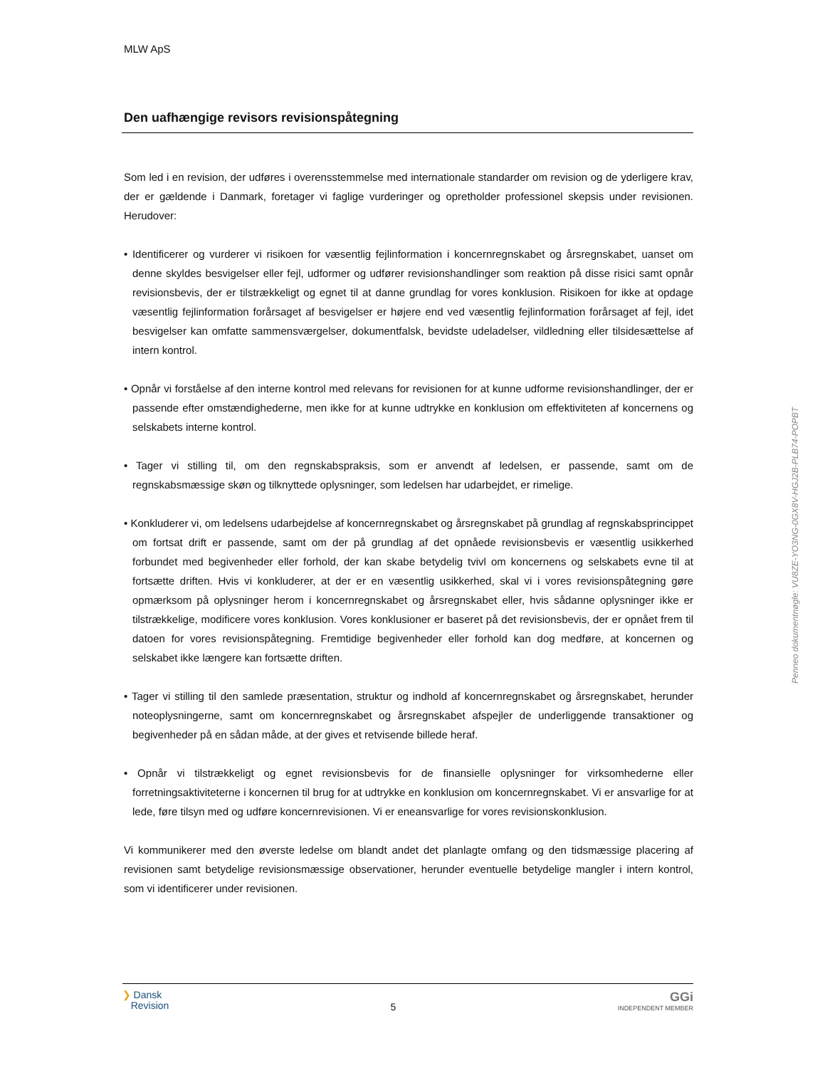MLW ApS
Den uafhængige revisors revisionspåtegning
Som led i en revision, der udføres i overensstemmelse med internationale standarder om revision og de yderligere krav, der er gældende i Danmark, foretager vi faglige vurderinger og opretholder professionel skepsis under revisionen. Herudover:
• Identificerer og vurderer vi risikoen for væsentlig fejlinformation i koncernregnskabet og årsregnskabet, uanset om denne skyldes besvigelser eller fejl, udformer og udfører revisionshandlinger som reaktion på disse risici samt opnår revisionsbevis, der er tilstrækkeligt og egnet til at danne grundlag for vores konklusion. Risikoen for ikke at opdage væsentlig fejlinformation forårsaget af besvigelser er højere end ved væsentlig fejlinformation forårsaget af fejl, idet besvigelser kan omfatte sammensværgelser, dokumentfalsk, bevidste udeladelser, vildledning eller tilsidesættelse af intern kontrol.
• Opnår vi forståelse af den interne kontrol med relevans for revisionen for at kunne udforme revisionshandlinger, der er passende efter omstændighederne, men ikke for at kunne udtrykke en konklusion om effektiviteten af koncernens og selskabets interne kontrol.
• Tager vi stilling til, om den regnskabspraksis, som er anvendt af ledelsen, er passende, samt om de regnskabsmæssige skøn og tilknyttede oplysninger, som ledelsen har udarbejdet, er rimelige.
• Konkluderer vi, om ledelsens udarbejdelse af koncernregnskabet og årsregnskabet på grundlag af regnskabsprincippet om fortsat drift er passende, samt om der på grundlag af det opnåede revisionsbevis er væsentlig usikkerhed forbundet med begivenheder eller forhold, der kan skabe betydelig tvivl om koncernens og selskabets evne til at fortsætte driften. Hvis vi konkluderer, at der er en væsentlig usikkerhed, skal vi i vores revisionspåtegning gøre opmærksom på oplysninger herom i koncernregnskabet og årsregnskabet eller, hvis sådanne oplysninger ikke er tilstrækkelige, modificere vores konklusion. Vores konklusioner er baseret på det revisionsbevis, der er opnået frem til datoen for vores revisionspåtegning. Fremtidige begivenheder eller forhold kan dog medføre, at koncernen og selskabet ikke længere kan fortsætte driften.
• Tager vi stilling til den samlede præsentation, struktur og indhold af koncernregnskabet og årsregnskabet, herunder noteoplysningerne, samt om koncernregnskabet og årsregnskabet afspejler de underliggende transaktioner og begivenheder på en sådan måde, at der gives et retvisende billede heraf.
• Opnår vi tilstrækkeligt og egnet revisionsbevis for de finansielle oplysninger for virksomhederne eller forretningsaktiviteterne i koncernen til brug for at udtrykke en konklusion om koncernregnskabet. Vi er ansvarlige for at lede, føre tilsyn med og udføre koncernrevisionen. Vi er eneansvarlige for vores revisionskonklusion.
Vi kommunikerer med den øverste ledelse om blandt andet det planlagte omfang og den tidsmæssige placering af revisionen samt betydelige revisionsmæssige observationer, herunder eventuelle betydelige mangler i intern kontrol, som vi identificerer under revisionen.
❯ Dansk
Revision
5
GGi
INDEPENDENT MEMBER
Penneo dokumentnøgle: VU8ZE-YO3NG-0GX8V-HGJ2B-PLB74-POPBT